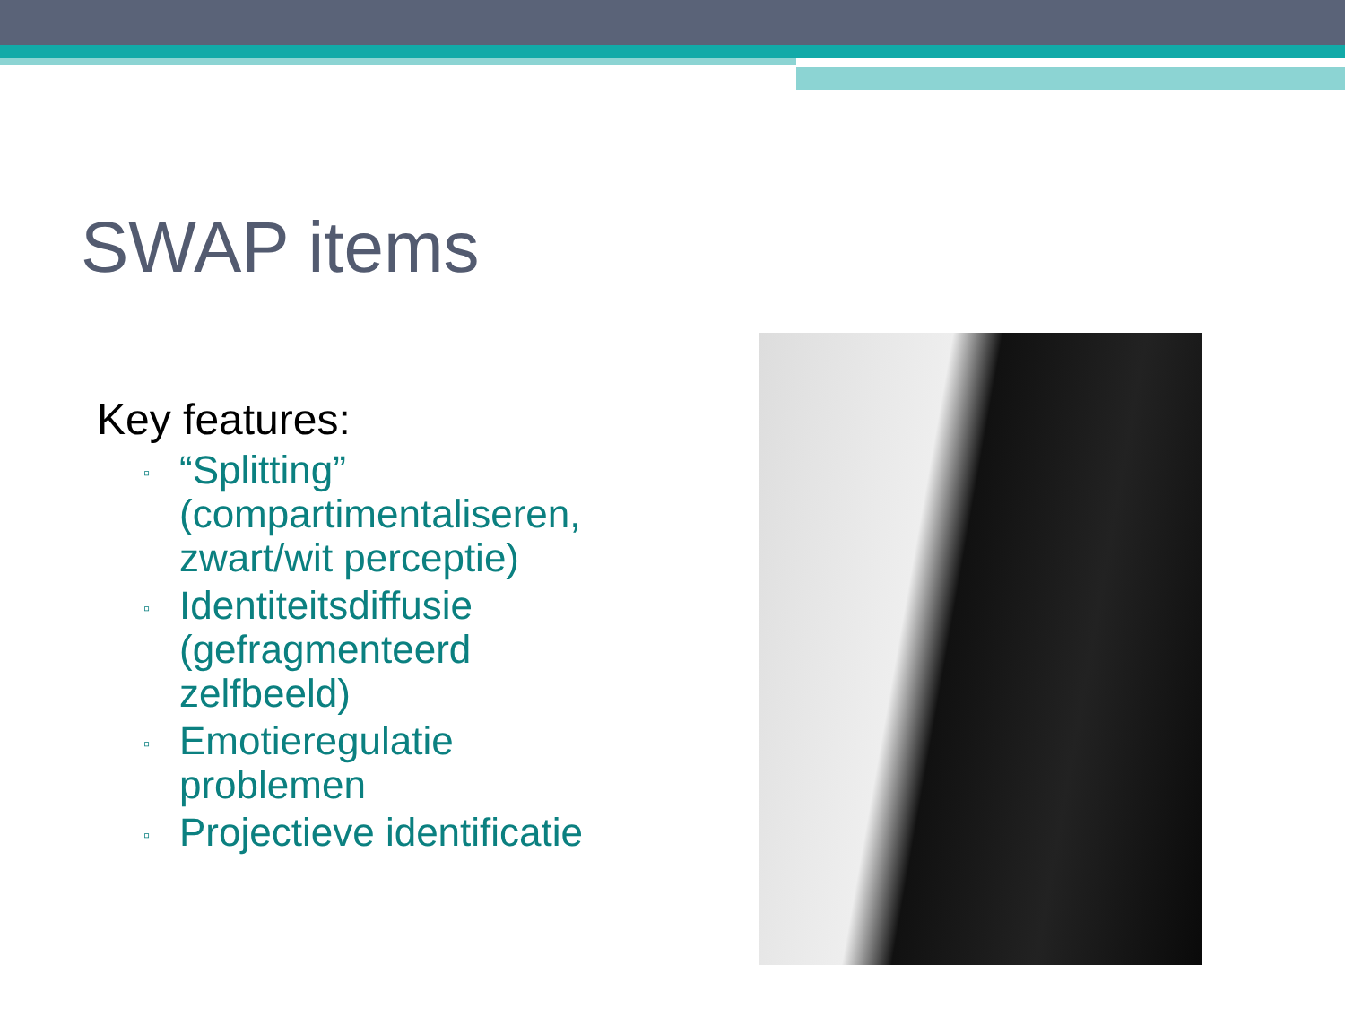SWAP items
Key features:
▫ “Splitting” (compartimentaliseren, zwart/wit perceptie)
▫ Identiteitsdiffusie (gefragmenteerd zelfbeeld)
▫ Emotieregulatie problemen
▫ Projectieve identificatie